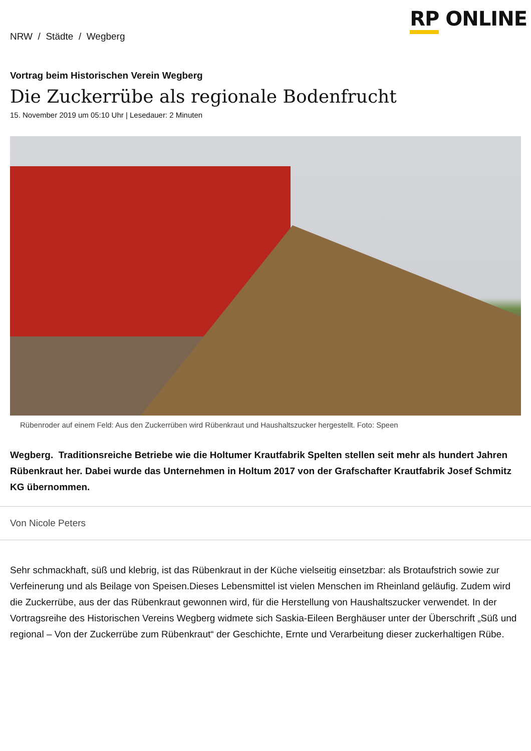NRW / Städte / Wegberg
RP ONLINE
Vortrag beim Historischen Verein Wegberg
Die Zuckerrübe als regionale Bodenfrucht
15. November 2019 um 05:10 Uhr | Lesedauer: 2 Minuten
Rübenroder auf einem Feld: Aus den Zuckerrüben wird Rübenkraut und Haushaltszucker hergestellt. Foto: Speen
Wegberg. Traditionsreiche Betriebe wie die Holtumer Krautfabrik Spelten stellen seit mehr als hundert Jahren Rübenkraut her. Dabei wurde das Unternehmen in Holtum 2017 von der Grafschafter Krautfabrik Josef Schmitz KG übernommen.
Von Nicole Peters
Sehr schmackhaft, süß und klebrig, ist das Rübenkraut in der Küche vielseitig einsetzbar: als Brotaufstrich sowie zur Verfeinerung und als Beilage von Speisen.Dieses Lebensmittel ist vielen Menschen im Rheinland geläufig. Zudem wird die Zuckerrübe, aus der das Rübenkraut gewonnen wird, für die Herstellung von Haushaltszucker verwendet. In der Vortragsreihe des Historischen Vereins Wegberg widmete sich Saskia-Eileen Berghäuser unter der Überschrift „Süß und regional – Von der Zuckerrübe zum Rübenkraut“ der Geschichte, Ernte und Verarbeitung dieser zuckerhaltigen Rübe.